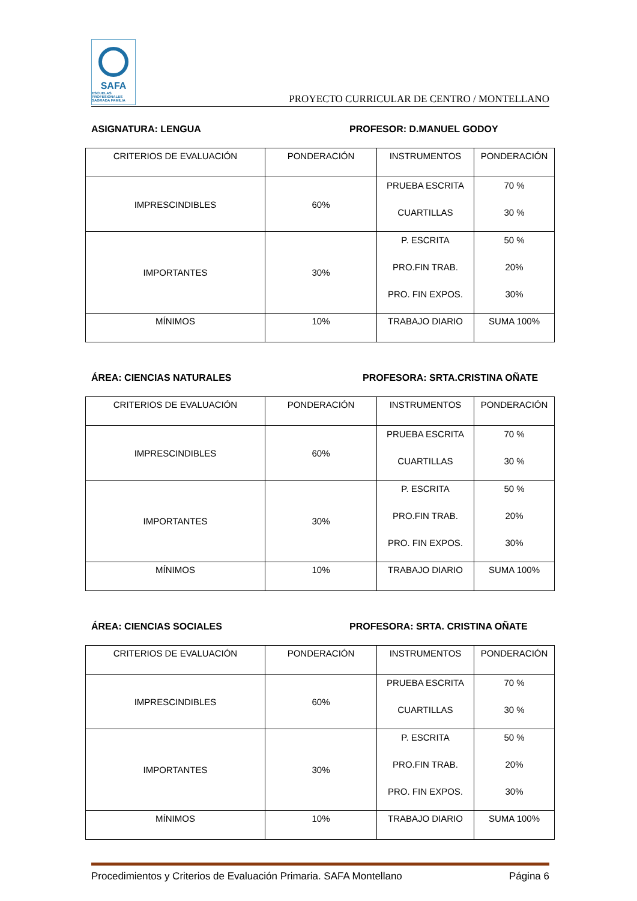SAFA
ESCUELAS PROFESIONALES SAGRADA FAMILIA
PROYECTO CURRICULAR DE CENTRO / MONTELLANO
ASIGNATURA: LENGUA PROFESOR: D.MANUEL GODOY
| CRITERIOS DE EVALUACIÓN | PONDERACIÓN | INSTRUMENTOS | PONDERACIÓN |
| IMPRESCINDIBLES | 60% | PRUEBA ESCRITA CUARTILLAS | 70 % 30 % |
| IMPORTANTES | 30% | P. ESCRITA PRO.FIN TRAB. PRO. FIN EXPOS. | 50 % 20% 30% |
| MÍNIMOS | 10% | TRABAJO DIARIO | SUMA 100% |
ÁREA: CIENCIAS NATURALES PROFESORA: SRTA.CRISTINA OÑATE
| CRITERIOS DE EVALUACIÓN | PONDERACIÓN | INSTRUMENTOS | PONDERACIÓN |
| IMPRESCINDIBLES | 60% | PRUEBA ESCRITA CUARTILLAS | 70 % 30 % |
| IMPORTANTES | 30% | P. ESCRITA PRO.FIN TRAB. PRO. FIN EXPOS. | 50 % 20% 30% |
| MÍNIMOS | 10% | TRABAJO DIARIO | SUMA 100% |
ÁREA: CIENCIAS SOCIALES PROFESORA: SRTA. CRISTINA OÑATE
| CRITERIOS DE EVALUACIÓN | PONDERACIÓN | INSTRUMENTOS | PONDERACIÓN |
| IMPRESCINDIBLES | 60% | PRUEBA ESCRITA CUARTILLAS | 70 % 30 % |
| IMPORTANTES | 30% | P. ESCRITA PRO.FIN TRAB. PRO. FIN EXPOS. | 50 % 20% 30% |
| MÍNIMOS | 10% | TRABAJO DIARIO | SUMA 100% |
Procedimientos y Criterios de Evaluación Primaria. SAFA Montellano Página 6